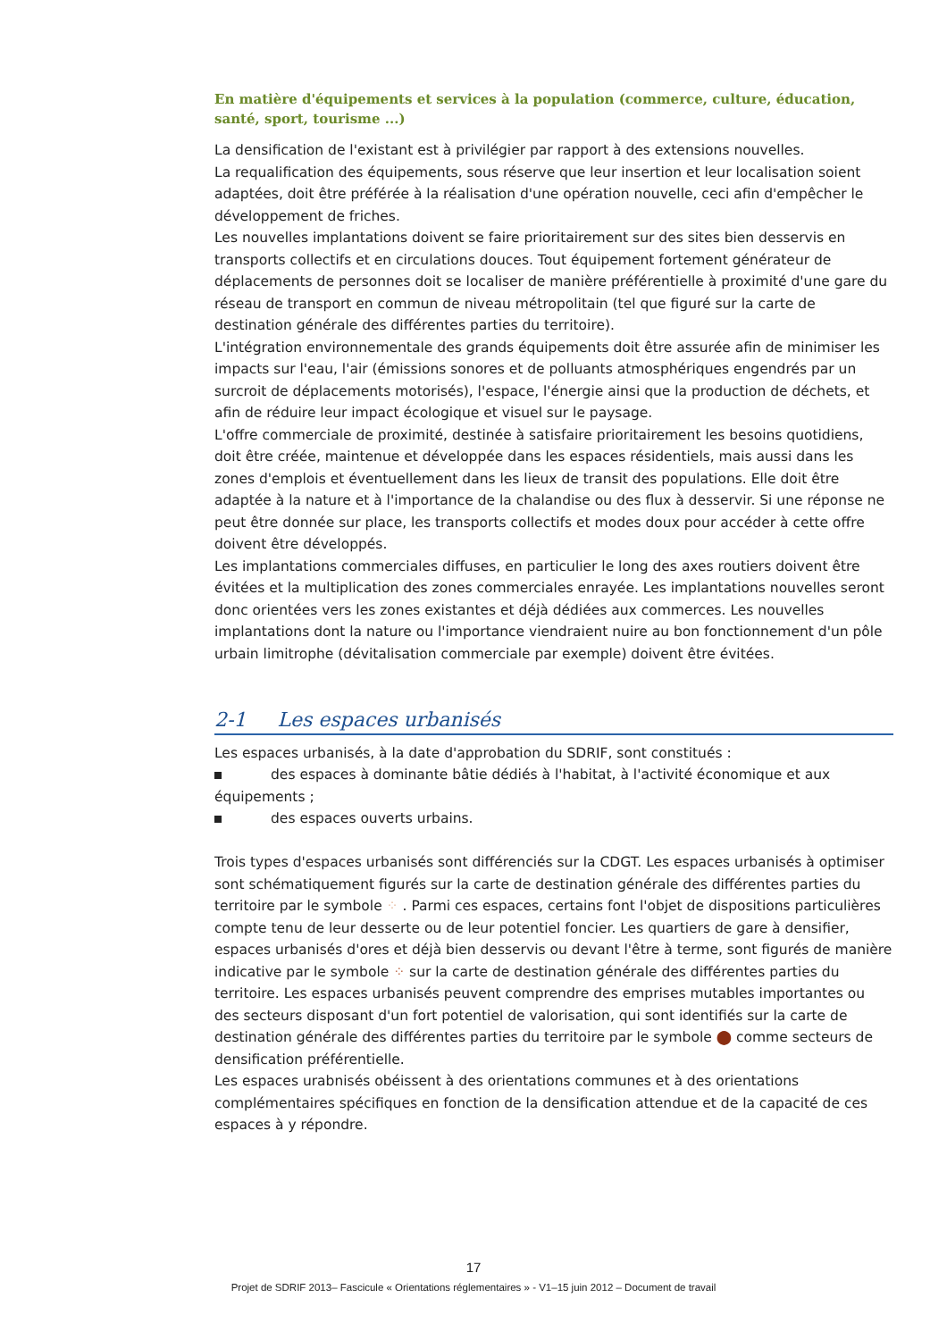En matière d'équipements et services à la population (commerce, culture, éducation, santé, sport, tourisme ...)
La densification de l'existant est à privilégier par rapport à des extensions nouvelles.
La requalification des équipements, sous réserve que leur insertion et leur localisation soient adaptées, doit être préférée à la réalisation d'une opération nouvelle, ceci afin d'empêcher le développement de friches.
Les nouvelles implantations doivent se faire prioritairement sur des sites bien desservis en transports collectifs et en circulations douces. Tout équipement fortement générateur de déplacements de personnes doit se localiser de manière préférentielle à proximité d'une gare du réseau de transport en commun de niveau métropolitain (tel que figuré sur la carte de destination générale des différentes parties du territoire).
L'intégration environnementale des grands équipements doit être assurée afin de minimiser les impacts sur l'eau, l'air (émissions sonores et de polluants atmosphériques engendrés par un surcroit de déplacements motorisés), l'espace, l'énergie ainsi que la production de déchets, et afin de réduire leur impact écologique et visuel sur le paysage.
L'offre commerciale de proximité, destinée à satisfaire prioritairement les besoins quotidiens, doit être créée, maintenue et développée dans les espaces résidentiels, mais aussi dans les zones d'emplois et éventuellement dans les lieux de transit des populations. Elle doit être adaptée à la nature et à l'importance de la chalandise ou des flux à desservir. Si une réponse ne peut être donnée sur place, les transports collectifs et modes doux pour accéder à cette offre doivent être développés.
Les implantations commerciales diffuses, en particulier le long des axes routiers doivent être évitées et la multiplication des zones commerciales enrayée. Les implantations nouvelles seront donc orientées vers les zones existantes et déjà dédiées aux commerces. Les nouvelles implantations dont la nature ou l'importance viendraient nuire au bon fonctionnement d'un pôle urbain limitrophe (dévitalisation commerciale par exemple) doivent être évitées.
2-1 Les espaces urbanisés
Les espaces urbanisés, à la date d'approbation du SDRIF, sont constitués :
des espaces à dominante bâtie dédiés à l'habitat, à l'activité économique et aux équipements ;
des espaces ouverts urbains.
Trois types d'espaces urbanisés sont différenciés sur la CDGT. Les espaces urbanisés à optimiser sont schématiquement figurés sur la carte de destination générale des différentes parties du territoire par le symbole ⁘ . Parmi ces espaces, certains font l'objet de dispositions particulières compte tenu de leur desserte ou de leur potentiel foncier. Les quartiers de gare à densifier, espaces urbanisés d'ores et déjà bien desservis ou devant l'être à terme, sont figurés de manière indicative par le symbole ⁘ sur la carte de destination générale des différentes parties du territoire. Les espaces urbanisés peuvent comprendre des emprises mutables importantes ou des secteurs disposant d'un fort potentiel de valorisation, qui sont identifiés sur la carte de destination générale des différentes parties du territoire par le symbole ⬤ comme secteurs de densification préférentielle.
Les espaces urabnisés obéissent à des orientations communes et à des orientations complémentaires spécifiques en fonction de la densification attendue et de la capacité de ces espaces à y répondre.
17
Projet de SDRIF 2013– Fascicule « Orientations réglementaires » - V1–15 juin 2012 – Document de travail